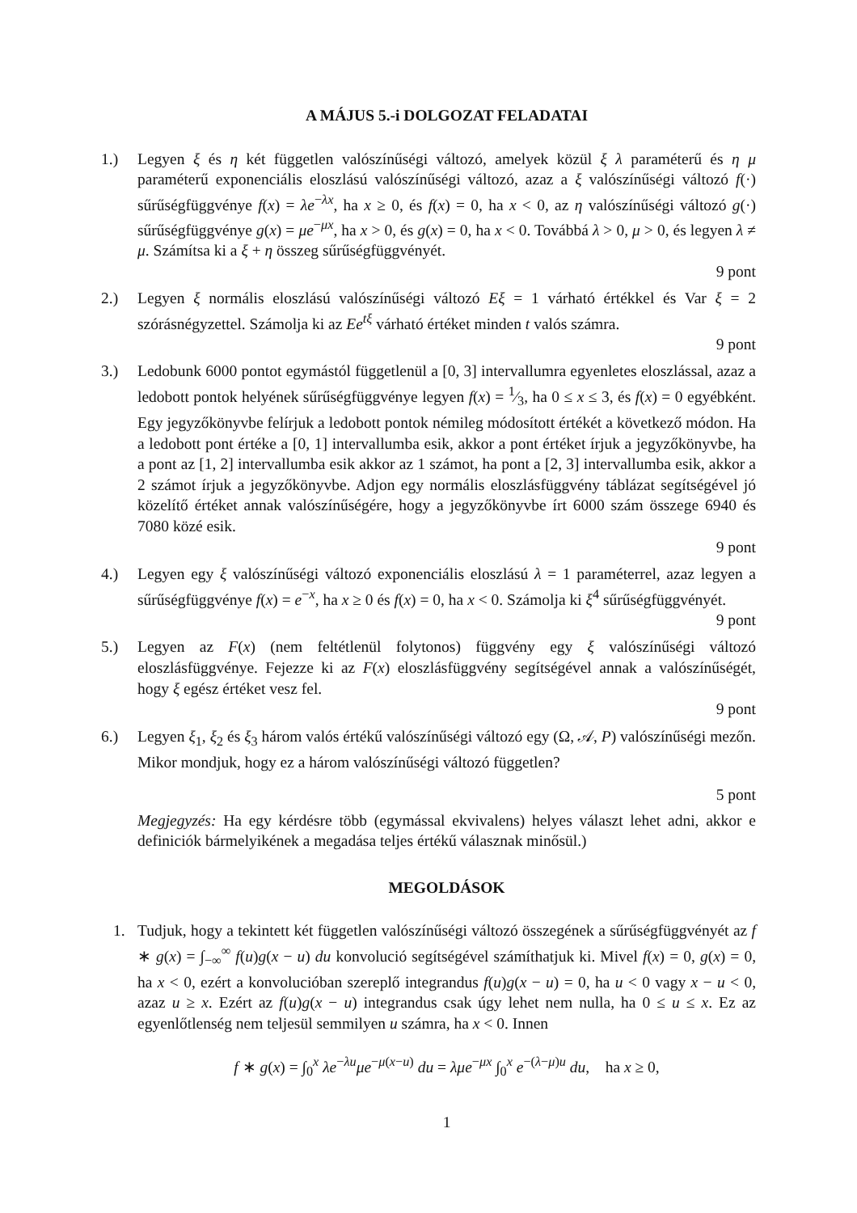A MÁJUS 5.-i DOLGOZAT FELADATAI
1.) Legyen ξ és η két független valószínűségi változó, amelyek közül ξ λ paraméterű és η μ paraméterű exponenciális eloszlású valószínűségi változó, azaz a ξ valószínűségi változó f(·) sűrűségfüggvénye f(x) = λe<sup>−λx</sup>, ha x ≥ 0, és f(x) = 0, ha x < 0, az η valószínűségi változó g(·) sűrűségfüggvénye g(x) = μe<sup>−μx</sup>, ha x > 0, és g(x) = 0, ha x < 0. Továbbá λ > 0, μ > 0, és legyen λ ≠ μ. Számítsa ki a ξ + η összeg sűrűségfüggvényét.
9 pont
2.) Legyen ξ normális eloszlású valószínűségi változó Eξ = 1 várható értékkel és Var ξ = 2 szórásnégyzettel. Számolja ki az Ee<sup>tξ</sup> várható értéket minden t valós számra.
9 pont
3.) Ledobunk 6000 pontot egymástól függetlenül a [0, 3] intervallumra egyenletes eloszlással, azaz a ledobott pontok helyének sűrűségfüggvénye legyen f(x) = 1⁄3, ha 0 ≤ x ≤ 3, és f(x) = 0 egyébként. Egy jegyzőkönyvbe felírjuk a ledobott pontok némileg módosított értékét a következő módon. Ha a ledobott pont értéke a [0, 1] intervallumba esik, akkor a pont értéket írjuk a jegyzőkönyvbe, ha a pont az [1, 2] intervallumba esik akkor az 1 számot, ha pont a [2, 3] intervallumba esik, akkor a 2 számot írjuk a jegyzőkönyvbe. Adjon egy normális eloszlásfüggvény táblázat segítségével jó közelítő értéket annak valószínűségére, hogy a jegyzőkönyvbe írt 6000 szám összege 6940 és 7080 közé esik.
9 pont
4.) Legyen egy ξ valószínűségi változó exponenciális eloszlású λ = 1 paraméterrel, azaz legyen a sűrűségfüggvénye f(x) = e<sup>−x</sup>, ha x ≥ 0 és f(x) = 0, ha x < 0. Számolja ki ξ<sup>4</sup> sűrűségfüggvényét.
9 pont
5.) Legyen az F(x) (nem feltétlenül folytonos) függvény egy ξ valószínűségi változó eloszlásfüggvénye. Fejezze ki az F(x) eloszlásfüggvény segítségével annak a valószínűségét, hogy ξ egész értéket vesz fel.
9 pont
6.) Legyen ξ<sub>1</sub>, ξ<sub>2</sub> és ξ<sub>3</sub> három valós értékű valószínűségi változó egy (Ω, 𝒜, P) valószínűségi mezőn. Mikor mondjuk, hogy ez a három valószínűségi változó független?
5 pont
Megjegyzés: Ha egy kérdésre több (egymással ekvivalens) helyes választ lehet adni, akkor e definiciók bármelyikének a megadása teljes értékű válasznak minősül.)
MEGOLDÁSOK
1. Tudjuk, hogy a tekintett két független valószínűségi változó összegének a sűrűségfüggvényét az f ∗ g(x) = ∫<sub>−∞</sub><sup>∞</sup> f(u)g(x − u) du konvolució segítségével számíthatjuk ki. Mivel f(x) = 0, g(x) = 0, ha x < 0, ezért a konvolucióban szereplő integrandus f(u)g(x − u) = 0, ha u < 0 vagy x − u < 0, azaz u ≥ x. Ezért az f(u)g(x − u) integrandus csak úgy lehet nem nulla, ha 0 ≤ u ≤ x. Ez az egyenlőtlenség nem teljesül semmilyen u számra, ha x < 0. Innen
f ∗ g(x) = ∫<sub>0</sub><sup>x</sup> λe<sup>−λu</sup>μe<sup>−μ(x−u)</sup> du = λμe<sup>−μx</sup> ∫<sub>0</sub><sup>x</sup> e<sup>−(λ−μ)u</sup> du, ha x ≥ 0,
1